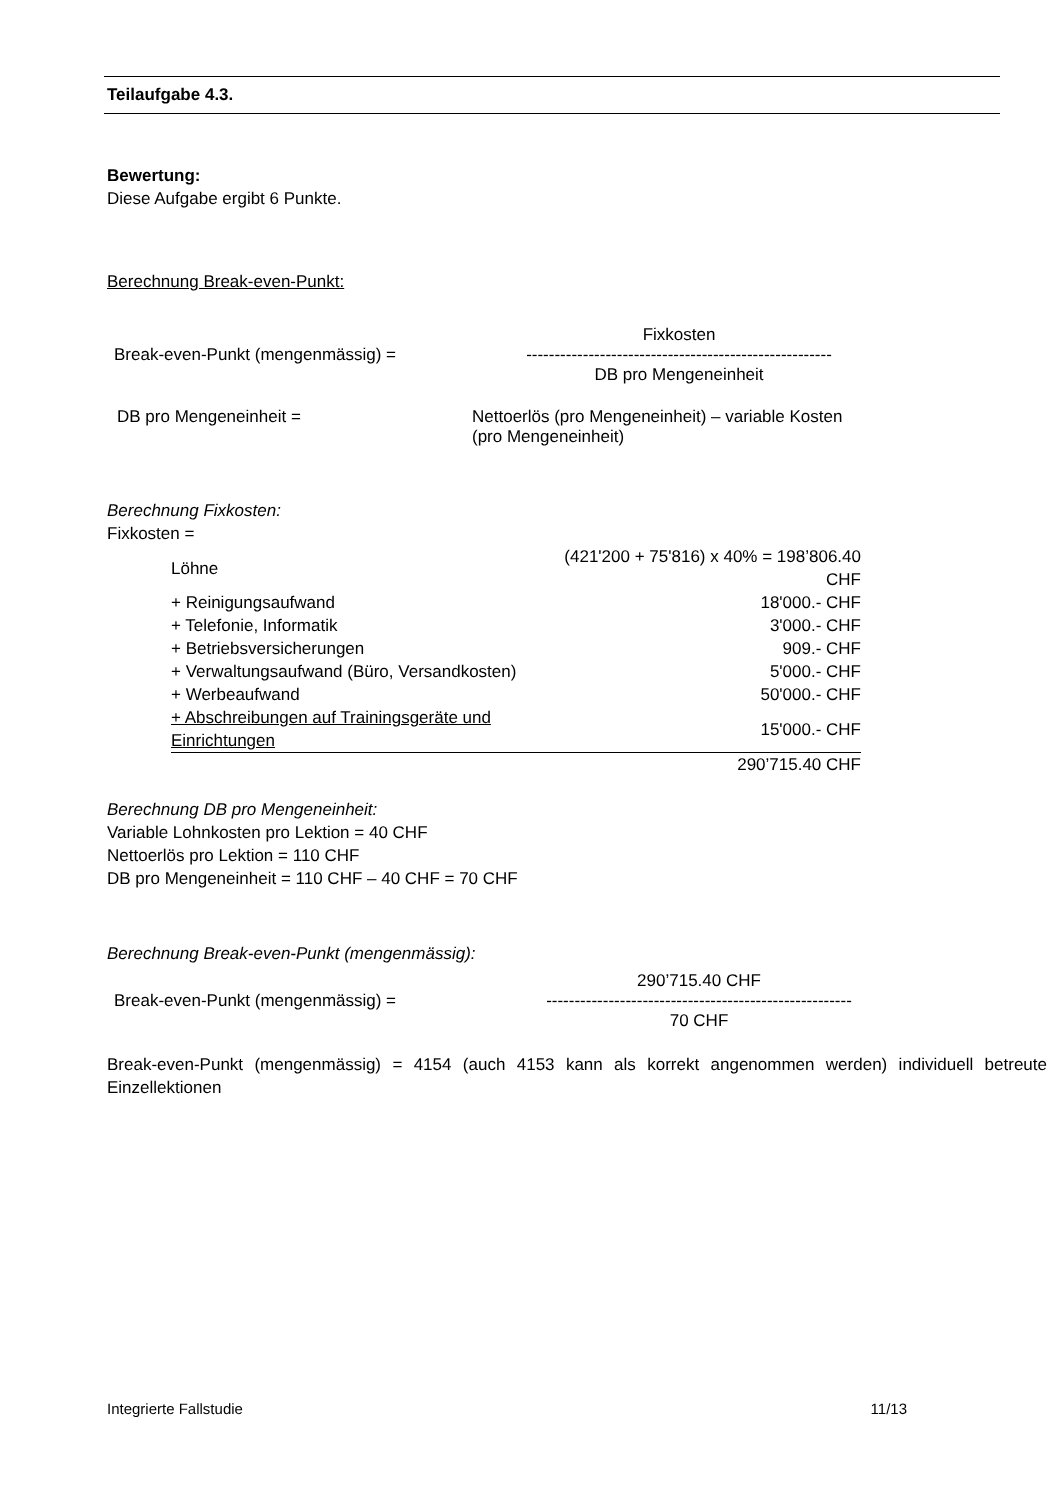Teilaufgabe 4.3.
Bewertung:
Diese Aufgabe ergibt 6 Punkte.
Berechnung Break-even-Punkt:
Break-even-Punkt (mengenmässig) =
Fixkosten
------------------------------------------------------
DB pro Mengeneinheit
DB pro Mengeneinheit = Nettoerlös (pro Mengeneinheit) – variable Kosten
(pro Mengeneinheit)
Berechnung Fixkosten:
Fixkosten =
| Löhne | (421'200 + 75'816) x 40% = 198’806.40 CHF |
| + Reinigungsaufwand | 18'000.- CHF |
| + Telefonie, Informatik | 3'000.- CHF |
| + Betriebsversicherungen | 909.- CHF |
| + Verwaltungsaufwand (Büro, Versandkosten) | 5'000.- CHF |
| + Werbeaufwand | 50'000.- CHF |
| + Abschreibungen auf Trainingsgeräte und Einrichtungen | 15'000.- CHF |
| | 290’715.40 CHF |
Berechnung DB pro Mengeneinheit:
Variable Lohnkosten pro Lektion = 40 CHF
Nettoerlös pro Lektion = 110 CHF
DB pro Mengeneinheit = 110 CHF – 40 CHF = 70 CHF
Berechnung Break-even-Punkt (mengenmässig):
Break-even-Punkt (mengenmässig) =
290’715.40 CHF
------------------------------------------------------
70 CHF
Break-even-Punkt (mengenmässig) = 4154 (auch 4153 kann als korrekt angenommen werden) individuell betreute Einzellektionen
Integrierte Fallstudie 11/13